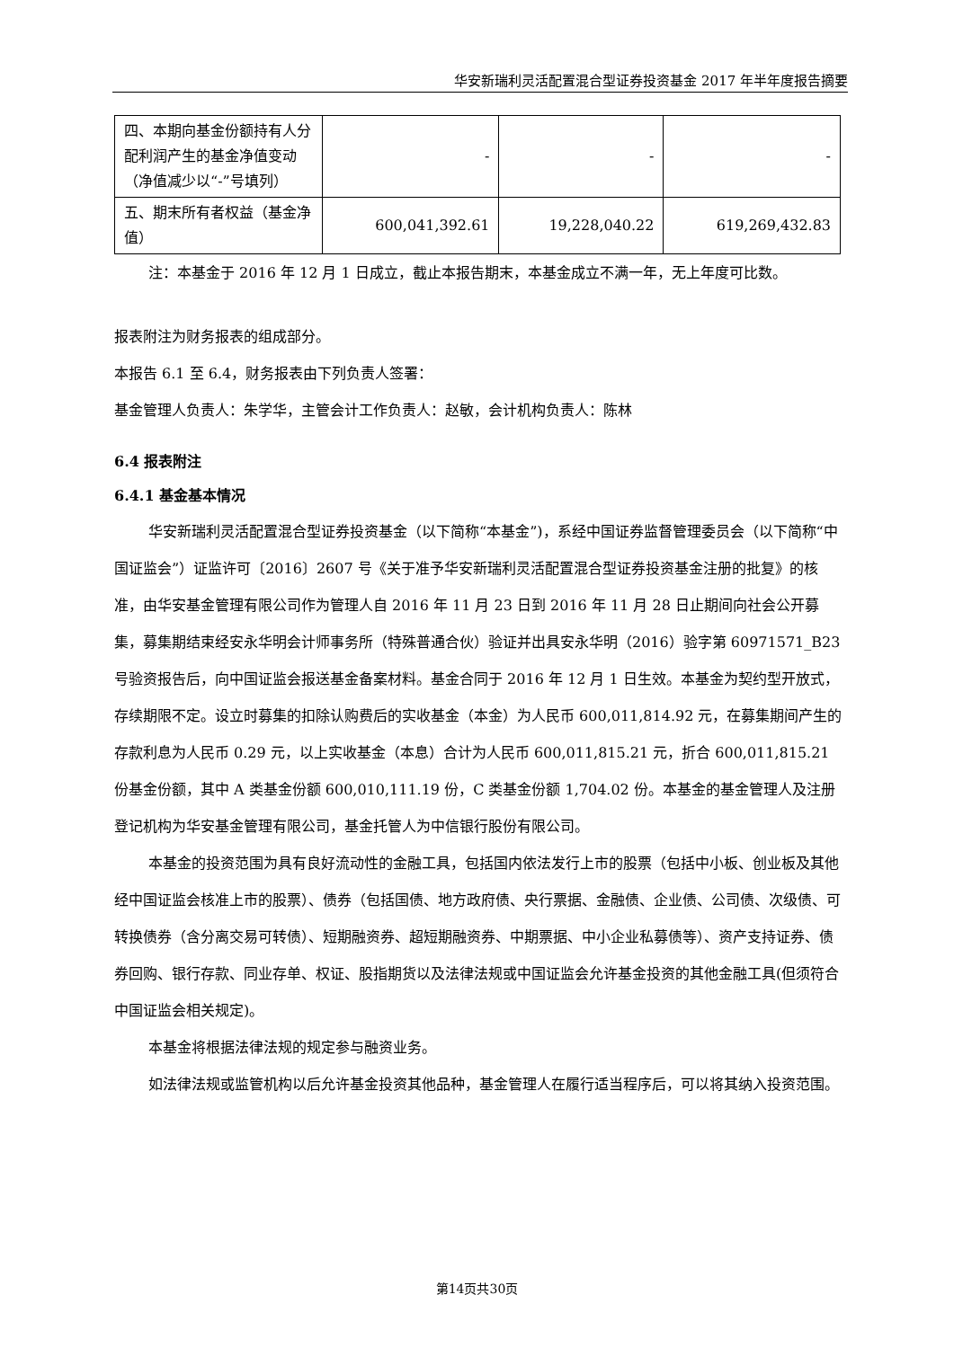华安新瑞利灵活配置混合型证券投资基金 2017 年半年度报告摘要
| 四、本期向基金份额持有人分配利润产生的基金净值变动（净值减少以“-”号填列） | - | - | - |
| 五、期末所有者权益（基金净值） | 600,041,392.61 | 19,228,040.22 | 619,269,432.83 |
注：本基金于 2016 年 12 月 1 日成立，截止本报告期末，本基金成立不满一年，无上年度可比数。
报表附注为财务报表的组成部分。
本报告 6.1 至 6.4，财务报表由下列负责人签署：
基金管理人负责人：朱学华，主管会计工作负责人：赵敏，会计机构负责人：陈林
6.4 报表附注
6.4.1 基金基本情况
华安新瑞利灵活配置混合型证券投资基金（以下简称“本基金”)，系经中国证券监督管理委员会（以下简称“中国证监会”）证监许可〔2016〕2607 号《关于准予华安新瑞利灵活配置混合型证券投资基金注册的批复》的核准，由华安基金管理有限公司作为管理人自 2016 年 11 月 23 日到 2016 年 11 月 28 日止期间向社会公开募集，募集期结束经安永华明会计师事务所（特殊普通合伙）验证并出具安永华明（2016）验字第 60971571_B23 号验资报告后，向中国证监会报送基金备案材料。基金合同于 2016 年 12 月 1 日生效。本基金为契约型开放式，存续期限不定。设立时募集的扣除认购费后的实收基金（本金）为人民币 600,011,814.92 元，在募集期间产生的存款利息为人民币 0.29 元，以上实收基金（本息）合计为人民币 600,011,815.21 元，折合 600,011,815.21 份基金份额，其中 A 类基金份额 600,010,111.19 份，C 类基金份额 1,704.02 份。本基金的基金管理人及注册登记机构为华安基金管理有限公司，基金托管人为中信银行股份有限公司。
本基金的投资范围为具有良好流动性的金融工具，包括国内依法发行上市的股票（包括中小板、创业板及其他经中国证监会核准上市的股票）、债券（包括国债、地方政府债、央行票据、金融债、企业债、公司债、次级债、可转换债券（含分离交易可转债）、短期融资券、超短期融资券、中期票据、中小企业私募债等）、资产支持证券、债券回购、银行存款、同业存单、权证、股指期货以及法律法规或中国证监会允许基金投资的其他金融工具(但须符合中国证监会相关规定)。
本基金将根据法律法规的规定参与融资业务。
如法律法规或监管机构以后允许基金投资其他品种，基金管理人在履行适当程序后，可以将其纳入投资范围。
第14页共30页